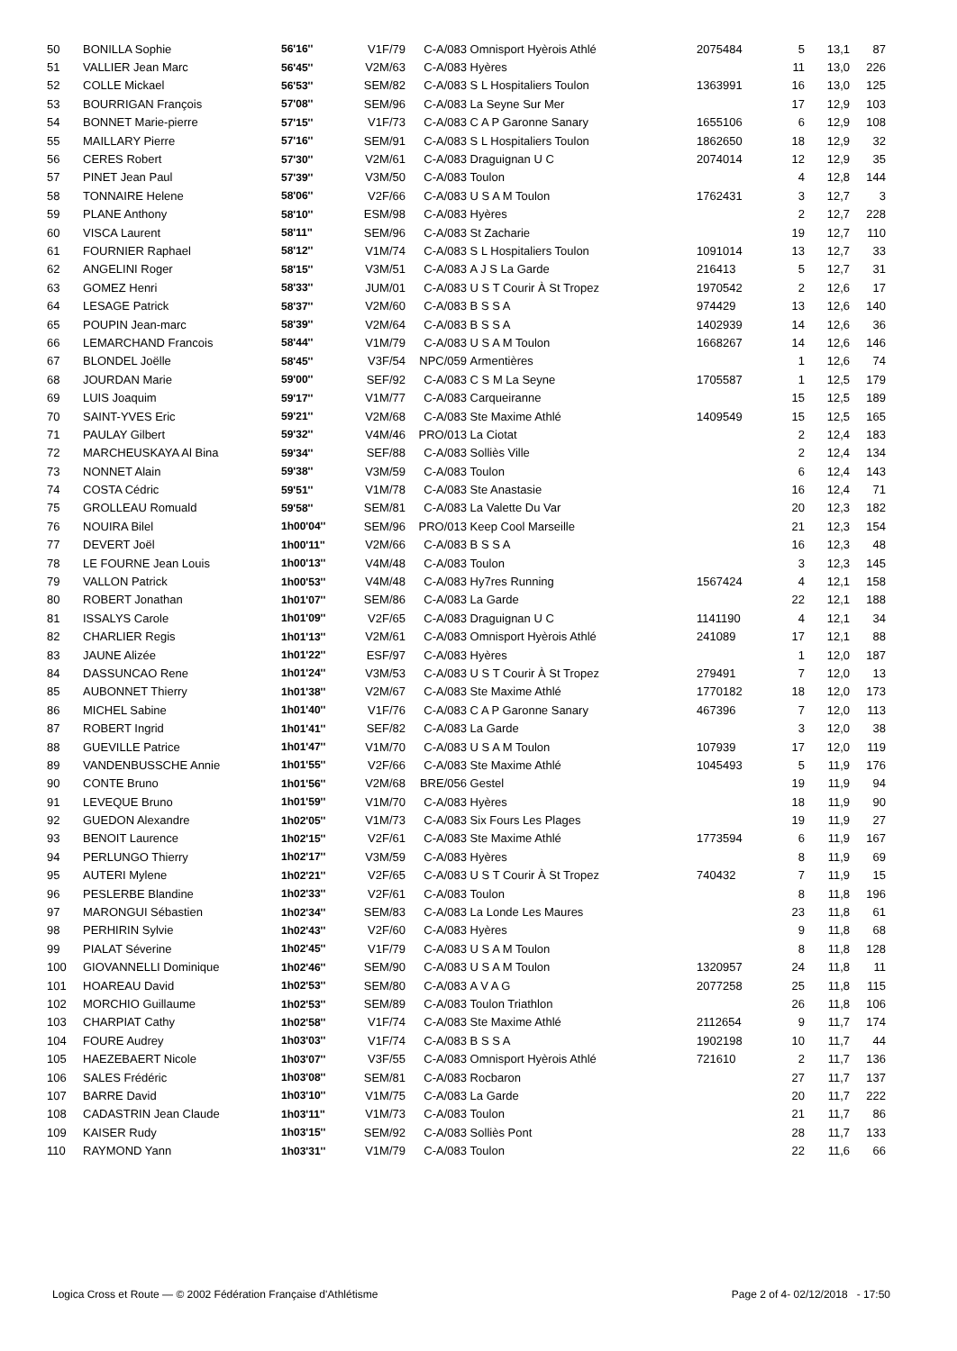| 50 | BONILLA Sophie | 56'16'' | V1F/79 | C-A/083 | Omnisport Hyèrois Athlé | 2075484 | 5 | 13,1 | 87 |
| 51 | VALLIER Jean Marc | 56'45'' | V2M/63 | C-A/083 | Hyères | | 11 | 13,0 | 226 |
| 52 | COLLE Mickael | 56'53'' | SEM/82 | C-A/083 | S L Hospitaliers Toulon | 1363991 | 16 | 13,0 | 125 |
| 53 | BOURRIGAN François | 57'08'' | SEM/96 | C-A/083 | La Seyne Sur Mer | | 17 | 12,9 | 103 |
| 54 | BONNET Marie-pierre | 57'15'' | V1F/73 | C-A/083 | C A P Garonne Sanary | 1655106 | 6 | 12,9 | 108 |
| 55 | MAILLARY Pierre | 57'16'' | SEM/91 | C-A/083 | S L Hospitaliers Toulon | 1862650 | 18 | 12,9 | 32 |
| 56 | CERES Robert | 57'30'' | V2M/61 | C-A/083 | Draguignan U C | 2074014 | 12 | 12,9 | 35 |
| 57 | PINET Jean Paul | 57'39'' | V3M/50 | C-A/083 | Toulon | | 4 | 12,8 | 144 |
| 58 | TONNAIRE Helene | 58'06'' | V2F/66 | C-A/083 | U S A M Toulon | 1762431 | 3 | 12,7 | 3 |
| 59 | PLANE Anthony | 58'10'' | ESM/98 | C-A/083 | Hyères | | 2 | 12,7 | 228 |
| 60 | VISCA Laurent | 58'11'' | SEM/96 | C-A/083 | St Zacharie | | 19 | 12,7 | 110 |
| 61 | FOURNIER Raphael | 58'12'' | V1M/74 | C-A/083 | S L Hospitaliers Toulon | 1091014 | 13 | 12,7 | 33 |
| 62 | ANGELINI Roger | 58'15'' | V3M/51 | C-A/083 | A J S La Garde | 216413 | 5 | 12,7 | 31 |
| 63 | GOMEZ Henri | 58'33'' | JUM/01 | C-A/083 | U S T Courir À St Tropez | 1970542 | 2 | 12,6 | 17 |
| 64 | LESAGE Patrick | 58'37'' | V2M/60 | C-A/083 | B S S A | 974429 | 13 | 12,6 | 140 |
| 65 | POUPIN Jean-marc | 58'39'' | V2M/64 | C-A/083 | B S S A | 1402939 | 14 | 12,6 | 36 |
| 66 | LEMARCHAND Francois | 58'44'' | V1M/79 | C-A/083 | U S A M Toulon | 1668267 | 14 | 12,6 | 146 |
| 67 | BLONDEL Joëlle | 58'45'' | V3F/54 | NPC/059 | Armentières | | 1 | 12,6 | 74 |
| 68 | JOURDAN Marie | 59'00'' | SEF/92 | C-A/083 | C S M La Seyne | 1705587 | 1 | 12,5 | 179 |
| 69 | LUIS Joaquim | 59'17'' | V1M/77 | C-A/083 | Carqueiranne | | 15 | 12,5 | 189 |
| 70 | SAINT-YVES Eric | 59'21'' | V2M/68 | C-A/083 | Ste Maxime Athlé | 1409549 | 15 | 12,5 | 165 |
| 71 | PAULAY Gilbert | 59'32'' | V4M/46 | PRO/013 | La Ciotat | | 2 | 12,4 | 183 |
| 72 | MARCHEUSKAYA Al Bina | 59'34'' | SEF/88 | C-A/083 | Solliès Ville | | 2 | 12,4 | 134 |
| 73 | NONNET Alain | 59'38'' | V3M/59 | C-A/083 | Toulon | | 6 | 12,4 | 143 |
| 74 | COSTA Cédric | 59'51'' | V1M/78 | C-A/083 | Ste Anastasie | | 16 | 12,4 | 71 |
| 75 | GROLLEAU Romuald | 59'58'' | SEM/81 | C-A/083 | La Valette Du Var | | 20 | 12,3 | 182 |
| 76 | NOUIRA Bilel | 1h00'04'' | SEM/96 | PRO/013 | Keep Cool Marseille | | 21 | 12,3 | 154 |
| 77 | DEVERT Joël | 1h00'11'' | V2M/66 | C-A/083 | B S S A | | 16 | 12,3 | 48 |
| 78 | LE FOURNE Jean Louis | 1h00'13'' | V4M/48 | C-A/083 | Toulon | | 3 | 12,3 | 145 |
| 79 | VALLON Patrick | 1h00'53'' | V4M/48 | C-A/083 | Hy7res Running | 1567424 | 4 | 12,1 | 158 |
| 80 | ROBERT Jonathan | 1h01'07'' | SEM/86 | C-A/083 | La Garde | | 22 | 12,1 | 188 |
| 81 | ISSALYS Carole | 1h01'09'' | V2F/65 | C-A/083 | Draguignan U C | 1141190 | 4 | 12,1 | 34 |
| 82 | CHARLIER Regis | 1h01'13'' | V2M/61 | C-A/083 | Omnisport Hyèrois Athlé | 241089 | 17 | 12,1 | 88 |
| 83 | JAUNE Alizée | 1h01'22'' | ESF/97 | C-A/083 | Hyères | | 1 | 12,0 | 187 |
| 84 | DASSUNCAO Rene | 1h01'24'' | V3M/53 | C-A/083 | U S T Courir À St Tropez | 279491 | 7 | 12,0 | 13 |
| 85 | AUBONNET Thierry | 1h01'38'' | V2M/67 | C-A/083 | Ste Maxime Athlé | 1770182 | 18 | 12,0 | 173 |
| 86 | MICHEL Sabine | 1h01'40'' | V1F/76 | C-A/083 | C A P Garonne Sanary | 467396 | 7 | 12,0 | 113 |
| 87 | ROBERT Ingrid | 1h01'41'' | SEF/82 | C-A/083 | La Garde | | 3 | 12,0 | 38 |
| 88 | GUEVILLE Patrice | 1h01'47'' | V1M/70 | C-A/083 | U S A M Toulon | 107939 | 17 | 12,0 | 119 |
| 89 | VANDENBUSSCHE Annie | 1h01'55'' | V2F/66 | C-A/083 | Ste Maxime Athlé | 1045493 | 5 | 11,9 | 176 |
| 90 | CONTE Bruno | 1h01'56'' | V2M/68 | BRE/056 | Gestel | | 19 | 11,9 | 94 |
| 91 | LEVEQUE Bruno | 1h01'59'' | V1M/70 | C-A/083 | Hyères | | 18 | 11,9 | 90 |
| 92 | GUEDON Alexandre | 1h02'05'' | V1M/73 | C-A/083 | Six Fours Les Plages | | 19 | 11,9 | 27 |
| 93 | BENOIT Laurence | 1h02'15'' | V2F/61 | C-A/083 | Ste Maxime Athlé | 1773594 | 6 | 11,9 | 167 |
| 94 | PERLUNGO Thierry | 1h02'17'' | V3M/59 | C-A/083 | Hyères | | 8 | 11,9 | 69 |
| 95 | AUTERI Mylene | 1h02'21'' | V2F/65 | C-A/083 | U S T Courir À St Tropez | 740432 | 7 | 11,9 | 15 |
| 96 | PESLERBE Blandine | 1h02'33'' | V2F/61 | C-A/083 | Toulon | | 8 | 11,8 | 196 |
| 97 | MARONGUI Sébastien | 1h02'34'' | SEM/83 | C-A/083 | La Londe Les Maures | | 23 | 11,8 | 61 |
| 98 | PERHIRIN Sylvie | 1h02'43'' | V2F/60 | C-A/083 | Hyères | | 9 | 11,8 | 68 |
| 99 | PIALAT Séverine | 1h02'45'' | V1F/79 | C-A/083 | U S A M Toulon | | 8 | 11,8 | 128 |
| 100 | GIOVANNELLI Dominique | 1h02'46'' | SEM/90 | C-A/083 | U S A M Toulon | 1320957 | 24 | 11,8 | 11 |
| 101 | HOAREAU David | 1h02'53'' | SEM/80 | C-A/083 | A V A G | 2077258 | 25 | 11,8 | 115 |
| 102 | MORCHIO Guillaume | 1h02'53'' | SEM/89 | C-A/083 | Toulon Triathlon | | 26 | 11,8 | 106 |
| 103 | CHARPIAT Cathy | 1h02'58'' | V1F/74 | C-A/083 | Ste Maxime Athlé | 2112654 | 9 | 11,7 | 174 |
| 104 | FOURE Audrey | 1h03'03'' | V1F/74 | C-A/083 | B S S A | 1902198 | 10 | 11,7 | 44 |
| 105 | HAEZEBAERT Nicole | 1h03'07'' | V3F/55 | C-A/083 | Omnisport Hyèrois Athlé | 721610 | 2 | 11,7 | 136 |
| 106 | SALES Frédéric | 1h03'08'' | SEM/81 | C-A/083 | Rocbaron | | 27 | 11,7 | 137 |
| 107 | BARRE David | 1h03'10'' | V1M/75 | C-A/083 | La Garde | | 20 | 11,7 | 222 |
| 108 | CADASTRIN Jean Claude | 1h03'11'' | V1M/73 | C-A/083 | Toulon | | 21 | 11,7 | 86 |
| 109 | KAISER Rudy | 1h03'15'' | SEM/92 | C-A/083 | Solliès Pont | | 28 | 11,7 | 133 |
| 110 | RAYMOND Yann | 1h03'31'' | V1M/79 | C-A/083 | Toulon | | 22 | 11,6 | 66 |
Logica Cross et Route — © 2002 Fédération Française d'Athlétisme Page 2 of 4- 02/12/2018 - 17:50